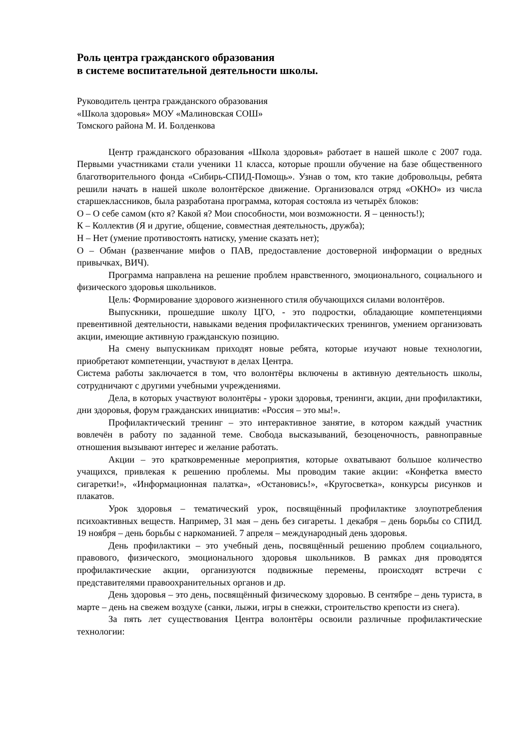Роль центра гражданского образования
в системе воспитательной деятельности школы.
Руководитель центра гражданского образования
«Школа здоровья» МОУ «Малиновская СОШ»
Томского района М. И. Болденкова
Центр гражданского образования «Школа здоровья» работает в нашей школе с 2007 года. Первыми участниками стали ученики 11 класса, которые прошли обучение на базе общественного благотворительного фонда «Сибирь-СПИД-Помощь». Узнав о том, кто такие добровольцы, ребята решили начать в нашей школе волонтёрское движение. Организовался отряд «ОКНО» из числа старшеклассников, была разработана программа, которая состояла из четырёх блоков:
О – О себе самом (кто я? Какой я? Мои способности, мои возможности. Я – ценность!);
К – Коллектив (Я и другие, общение, совместная деятельность, дружба);
Н – Нет (умение противостоять натиску, умение сказать нет);
О – Обман (развенчание мифов о ПАВ, предоставление достоверной информации о вредных привычках, ВИЧ).
Программа направлена на решение проблем нравственного, эмоционального, социального и физического здоровья школьников.
Цель: Формирование здорового жизненного стиля обучающихся силами волонтёров.
Выпускники, прошедшие школу ЦГО, - это подростки, обладающие компетенциями превентивной деятельности, навыками ведения профилактических тренингов, умением организовать акции, имеющие активную гражданскую позицию.
На смену выпускникам приходят новые ребята, которые изучают новые технологии, приобретают компетенции, участвуют в делах Центра.
Система работы заключается в том, что волонтёры включены в активную деятельность школы, сотрудничают с другими учебными учреждениями.
Дела, в которых участвуют волонтёры - уроки здоровья, тренинги, акции, дни профилактики, дни здоровья, форум гражданских инициатив: «Россия – это мы!».
Профилактический тренинг – это интерактивное занятие, в котором каждый участник вовлечён в работу по заданной теме. Свобода высказываний, безоценочность, равноправные отношения вызывают интерес и желание работать.
Акции – это кратковременные мероприятия, которые охватывают большое количество учащихся, привлекая к решению проблемы. Мы проводим такие акции: «Конфетка вместо сигаретки!», «Информационная палатка», «Остановись!», «Кругосветка», конкурсы рисунков и плакатов.
Урок здоровья – тематический урок, посвящённый профилактике злоупотребления психоактивных веществ. Например, 31 мая – день без сигареты. 1 декабря – день борьбы со СПИД. 19 ноября – день борьбы с наркоманией. 7 апреля – международный день здоровья.
День профилактики – это учебный день, посвящённый решению проблем социального, правового, физического, эмоционального здоровья школьников. В рамках дня проводятся профилактические акции, организуются подвижные перемены, происходят встречи с представителями правоохранительных органов и др.
День здоровья – это день, посвящённый физическому здоровью. В сентябре – день туриста, в марте – день на свежем воздухе (санки, лыжи, игры в снежки, строительство крепости из снега).
За пять лет существования Центра волонтёры освоили различные профилактические технологии: